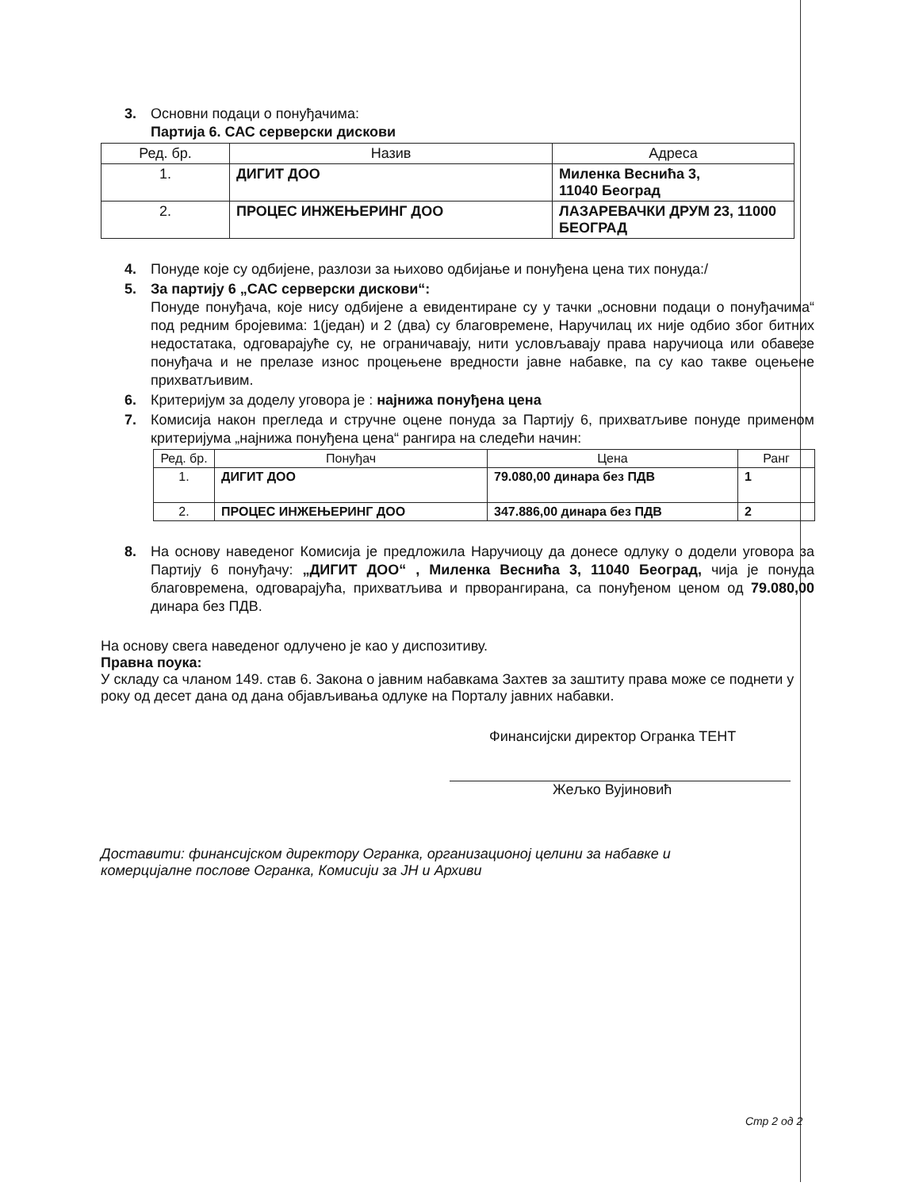3. Основни подаци о понуђачима:
Партија 6. САС серверски дискови
| Ред. бр. | Назив | Адреса |
| --- | --- | --- |
| 1. | ДИГИТ ДОО | Миленка Веснића 3, 11040 Београд |
| 2. | ПРОЦЕС ИНЖЕЊЕРИНГ ДОО | ЛАЗАРЕВАЧКИ ДРУМ 23, 11000 БЕОГРАД |
4. Понуде које су одбијене, разлози за њихово одбијање и понуђена цена тих понуда:/
5. За партију 6 „САС серверски дискови“:
Понуде понуђача, које нису одбијене а евидентиране су у тачки „основни подаци о понуђачима“ под редним бројевима: 1(један) и 2 (два) су благовремене, Наручилац их није одбио због битних недостатака, одговарајуће су, не ограничавају, нити условљавају права наручиоца или обавезе понуђача и не прелазе износ процењене вредности јавне набавке, па су као такве оцењене прихватљивим.
6. Критеријум за доделу уговора је : најнижа понуђена цена
7. Комисија након прегледа и стручне оцене понуда за Партију 6, прихватљиве понуде применом критеријума „најнижа понуђена цена“ рангира на следећи начин:
| Ред. бр. | Понуђач | Цена | Ранг |
| --- | --- | --- | --- |
| 1. | ДИГИТ ДОО | 79.080,00 динара без ПДВ | 1 |
| 2. | ПРОЦЕС ИНЖЕЊЕРИНГ ДОО | 347.886,00 динара без ПДВ | 2 |
8. На основу наведеног Комисија је предложила Наручиоцу да донесе одлуку о додели уговора за Партију 6 понуђачу: „ДИГИТ ДОО“ , Миленка Веснића 3, 11040 Београд, чија је понуда благовремена, одговарајућа, прихватљива и прворангирана, са понуђеном ценом од 79.080,00 динара без ПДВ.
На основу свега наведеног одлучено је као у диспозитиву.
Правна поука:
У складу са чланом 149. став 6. Закона о јавним набавкама Захтев за заштиту права може се поднети у року од десет дана од дана објављивања одлуке на Порталу јавних набавки.
Финансијски директор Огранка ТЕНТ
Жељко Вујиновић
Доставити: финансијском директору Огранка, организационој целини за набавке и комерцијалне послове Огранка, Комисији за ЈН и Архиви
Стр 2 од 2